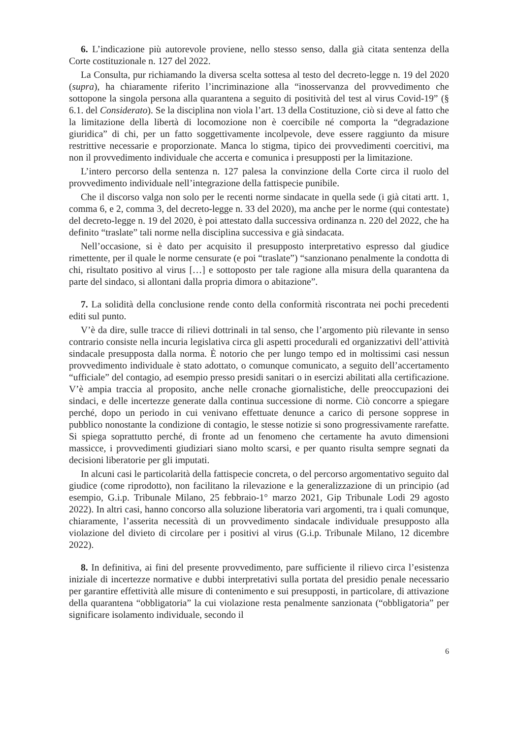6. L’indicazione più autorevole proviene, nello stesso senso, dalla già citata sentenza della Corte costituzionale n. 127 del 2022.
La Consulta, pur richiamando la diversa scelta sottesa al testo del decreto-legge n. 19 del 2020 (supra), ha chiaramente riferito l’incriminazione alla “inosservanza del provvedimento che sottopone la singola persona alla quarantena a seguito di positività del test al virus Covid-19” (§ 6.1. del Considerato). Se la disciplina non viola l’art. 13 della Costituzione, ciò si deve al fatto che la limitazione della libertà di locomozione non è coercibile né comporta la “degradazione giuridica” di chi, per un fatto soggettivamente incolpevole, deve essere raggiunto da misure restrittive necessarie e proporzionate. Manca lo stigma, tipico dei provvedimenti coercitivi, ma non il provvedimento individuale che accerta e comunica i presupposti per la limitazione.
L’intero percorso della sentenza n. 127 palesa la convinzione della Corte circa il ruolo del provvedimento individuale nell’integrazione della fattispecie punibile.
Che il discorso valga non solo per le recenti norme sindacate in quella sede (i già citati artt. 1, comma 6, e 2, comma 3, del decreto-legge n. 33 del 2020), ma anche per le norme (qui contestate) del decreto-legge n. 19 del 2020, è poi attestato dalla successiva ordinanza n. 220 del 2022, che ha definito “traslate” tali norme nella disciplina successiva e già sindacata.
Nell’occasione, si è dato per acquisito il presupposto interpretativo espresso dal giudice rimettente, per il quale le norme censurate (e poi “traslate”) “sanzionano penalmente la condotta di chi, risultato positivo al virus […] e sottoposto per tale ragione alla misura della quarantena da parte del sindaco, si allontani dalla propria dimora o abitazione”.
7. La solidità della conclusione rende conto della conformità riscontrata nei pochi precedenti editi sul punto.
V’è da dire, sulle tracce di rilievi dottrinali in tal senso, che l’argomento più rilevante in senso contrario consiste nella incuria legislativa circa gli aspetti procedurali ed organizzativi dell’attività sindacale presupposta dalla norma. È notorio che per lungo tempo ed in moltissimi casi nessun provvedimento individuale è stato adottato, o comunque comunicato, a seguito dell’accertamento “ufficiale” del contagio, ad esempio presso presidi sanitari o in esercizi abilitati alla certificazione. V’è ampia traccia al proposito, anche nelle cronache giornalistiche, delle preoccupazioni dei sindaci, e delle incertezze generate dalla continua successione di norme. Ciò concorre a spiegare perché, dopo un periodo in cui venivano effettuate denunce a carico di persone sopprese in pubblico nonostante la condizione di contagio, le stesse notizie si sono progressivamente rarefatte. Si spiega soprattutto perché, di fronte ad un fenomeno che certamente ha avuto dimensioni massicce, i provvedimenti giudiziari siano molto scarsi, e per quanto risulta sempre segnati da decisioni liberatorie per gli imputati.
In alcuni casi le particolarità della fattispecie concreta, o del percorso argomentativo seguito dal giudice (come riprodotto), non facilitano la rilevazione e la generalizzazione di un principio (ad esempio, G.i.p. Tribunale Milano, 25 febbraio-1° marzo 2021, Gip Tribunale Lodi 29 agosto 2022). In altri casi, hanno concorso alla soluzione liberatoria vari argomenti, tra i quali comunque, chiaramente, l’asserita necessità di un provvedimento sindacale individuale presupposto alla violazione del divieto di circolare per i positivi al virus (G.i.p. Tribunale Milano, 12 dicembre 2022).
8. In definitiva, ai fini del presente provvedimento, pare sufficiente il rilievo circa l’esistenza iniziale di incertezze normative e dubbi interpretativi sulla portata del presidio penale necessario per garantire effettività alle misure di contenimento e sui presupposti, in particolare, di attivazione della quarantena “obbligatoria” la cui violazione resta penalmente sanzionata (“obbligatoria” per significare isolamento individuale, secondo il
6